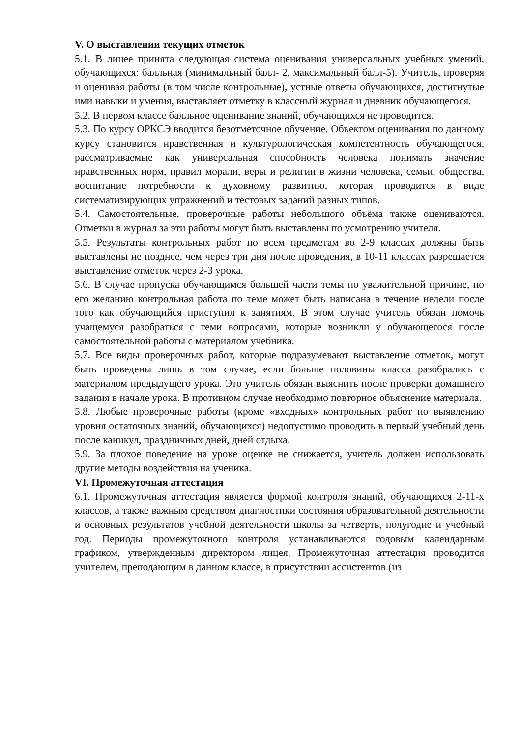V. О выставлении текущих отметок
5.1. В лицее принята следующая система оценивания универсальных учебных умений, обучающихся: балльная (минимальный балл- 2, максимальный балл-5). Учитель, проверяя и оценивая работы (в том числе контрольные), устные ответы обучающихся, достигнутые ими навыки и умения, выставляет отметку в классный журнал и дневник обучающегося.
5.2. В первом классе балльное оценивание знаний, обучающихся не проводится.
5.3. По курсу ОРКСЭ вводится безотметочное обучение. Объектом оценивания по данному курсу становится нравственная и культурологическая компетентность обучающегося, рассматриваемые как универсальная способность человека понимать значение нравственных норм, правил морали, веры и религии в жизни человека, семьи, общества, воспитание потребности к духовному развитию, которая проводится в виде систематизирующих упражнений и тестовых заданий разных типов.
5.4. Самостоятельные, проверочные работы небольшого объёма также оцениваются. Отметки в журнал за эти работы могут быть выставлены по усмотрению учителя.
5.5. Результаты контрольных работ по всем предметам во 2-9 классах должны быть выставлены не позднее, чем через три дня после проведения, в 10-11 классах разрешается выставление отметок через 2-3 урока.
5.6. В случае пропуска обучающимся большей части темы по уважительной причине, по его желанию контрольная работа по теме может быть написана в течение недели после того как обучающийся приступил к занятиям. В этом случае учитель обязан помочь учащемуся разобраться с теми вопросами, которые возникли у обучающегося после самостоятельной работы с материалом учебника.
5.7. Все виды проверочных работ, которые подразумевают выставление отметок, могут быть проведены лишь в том случае, если больше половины класса разобрались с материалом предыдущего урока. Это учитель обязан выяснить после проверки домашнего задания в начале урока. В противном случае необходимо повторное объяснение материала.
5.8. Любые проверочные работы (кроме «входных» контрольных работ по выявлению уровня остаточных знаний, обучающихся) недопустимо проводить в первый учебный день после каникул, праздничных дней, дней отдыха.
5.9. За плохое поведение на уроке оценке не снижается, учитель должен использовать другие методы воздействия на ученика.
VI. Промежуточная аттестация
6.1. Промежуточная аттестация является формой контроля знаний, обучающихся 2-11-х классов, а также важным средством диагностики состояния образовательной деятельности и основных результатов учебной деятельности школы за четверть, полугодие и учебный год. Периоды промежуточного контроля устанавливаются годовым календарным графиком, утвержденным директором лицея. Промежуточная аттестация проводится учителем, преподающим в данном классе, в присутствии ассистентов (из